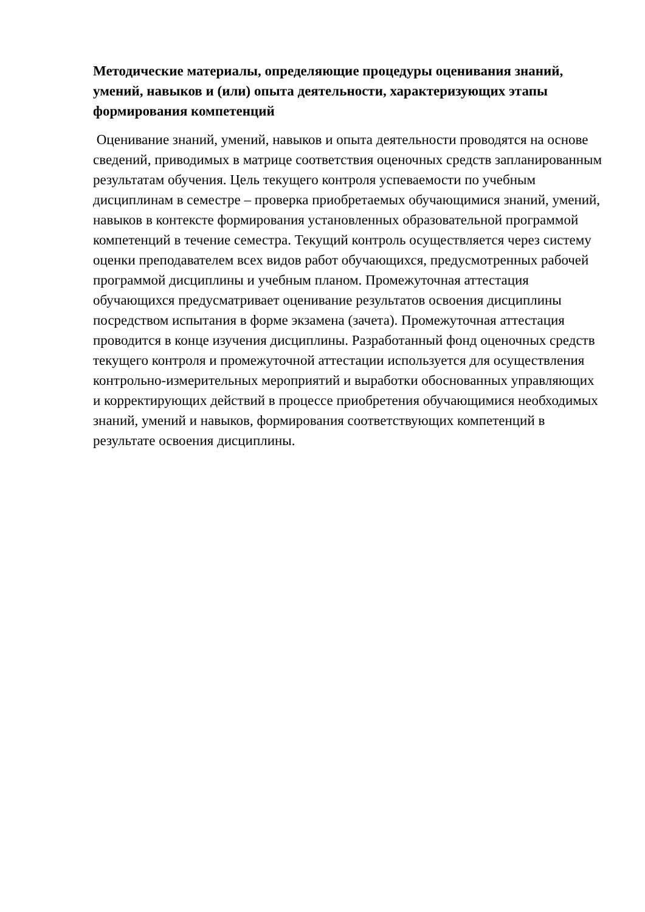Методические материалы, определяющие процедуры оценивания знаний, умений, навыков и (или) опыта деятельности, характеризующих этапы формирования компетенций
Оценивание знаний, умений, навыков и опыта деятельности проводятся на основе сведений, приводимых в матрице соответствия оценочных средств запланированным результатам обучения. Цель текущего контроля успеваемости по учебным дисциплинам в семестре – проверка приобретаемых обучающимися знаний, умений, навыков в контексте формирования установленных образовательной программой компетенций в течение семестра. Текущий контроль осуществляется через систему оценки преподавателем всех видов работ обучающихся, предусмотренных рабочей программой дисциплины и учебным планом. Промежуточная аттестация обучающихся предусматривает оценивание результатов освоения дисциплины посредством испытания в форме экзамена (зачета). Промежуточная аттестация проводится в конце изучения дисциплины. Разработанный фонд оценочных средств текущего контроля и промежуточной аттестации используется для осуществления контрольно-измерительных мероприятий и выработки обоснованных управляющих и корректирующих действий в процессе приобретения обучающимися необходимых знаний, умений и навыков, формирования соответствующих компетенций в результате освоения дисциплины.